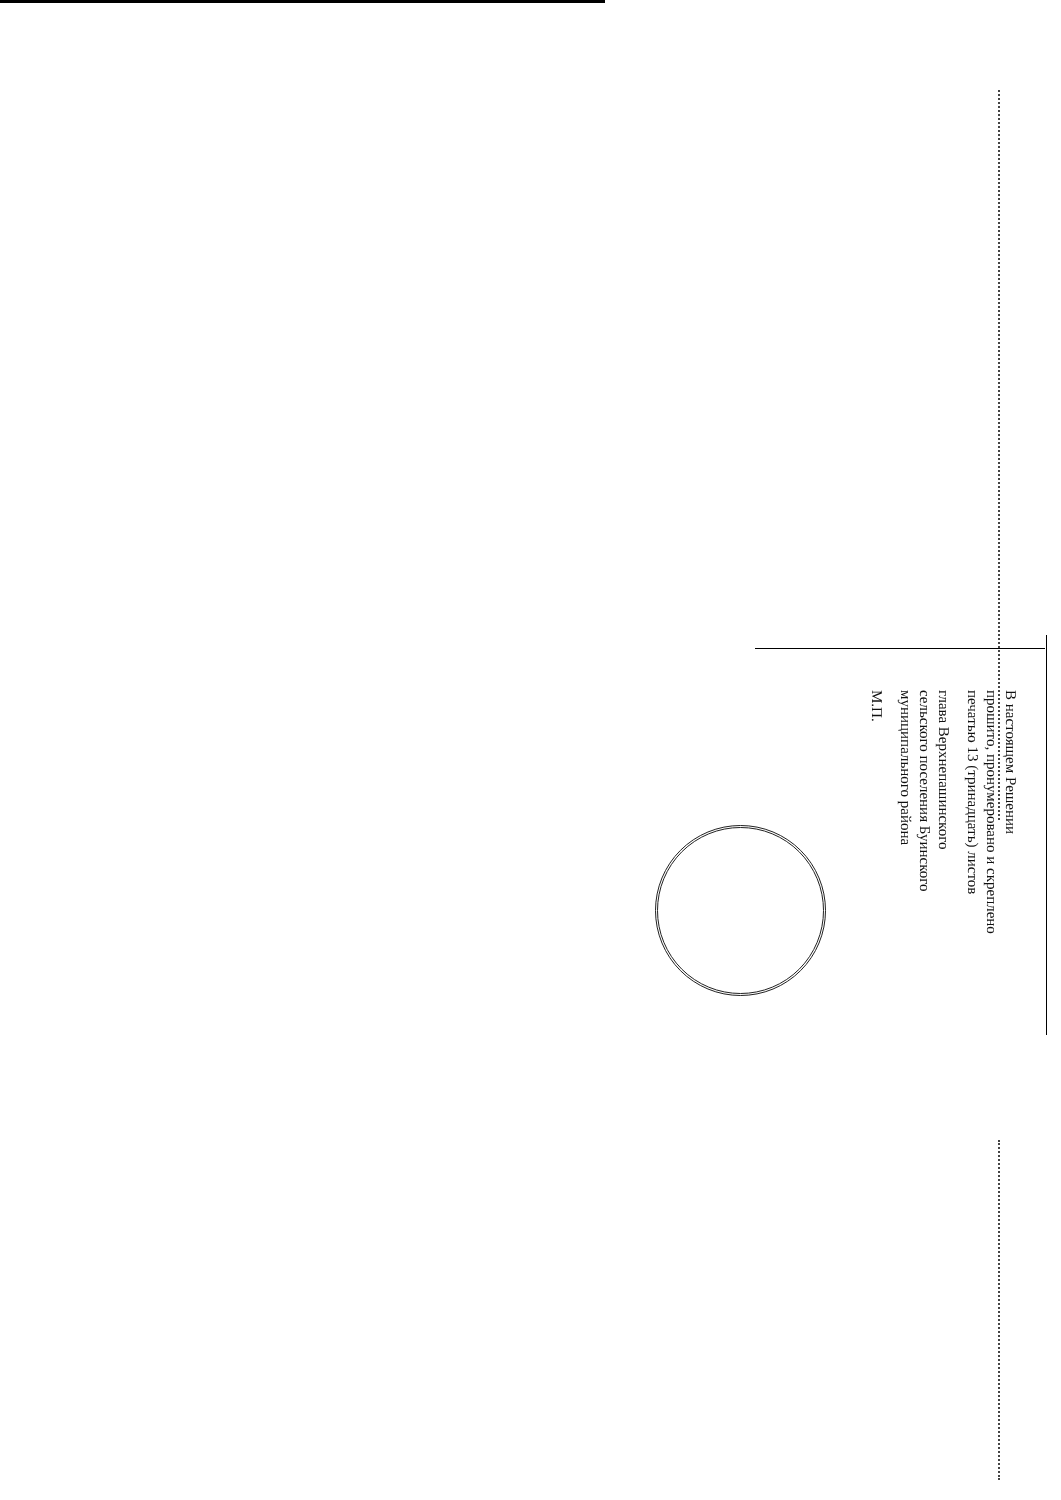В настоящем Решении
прошито, пронумеровано и скреплено
печатью 13 (тринадцать) листов
глава Верхнепашинского
сельского поселения Буинского
муниципального района
М.П.